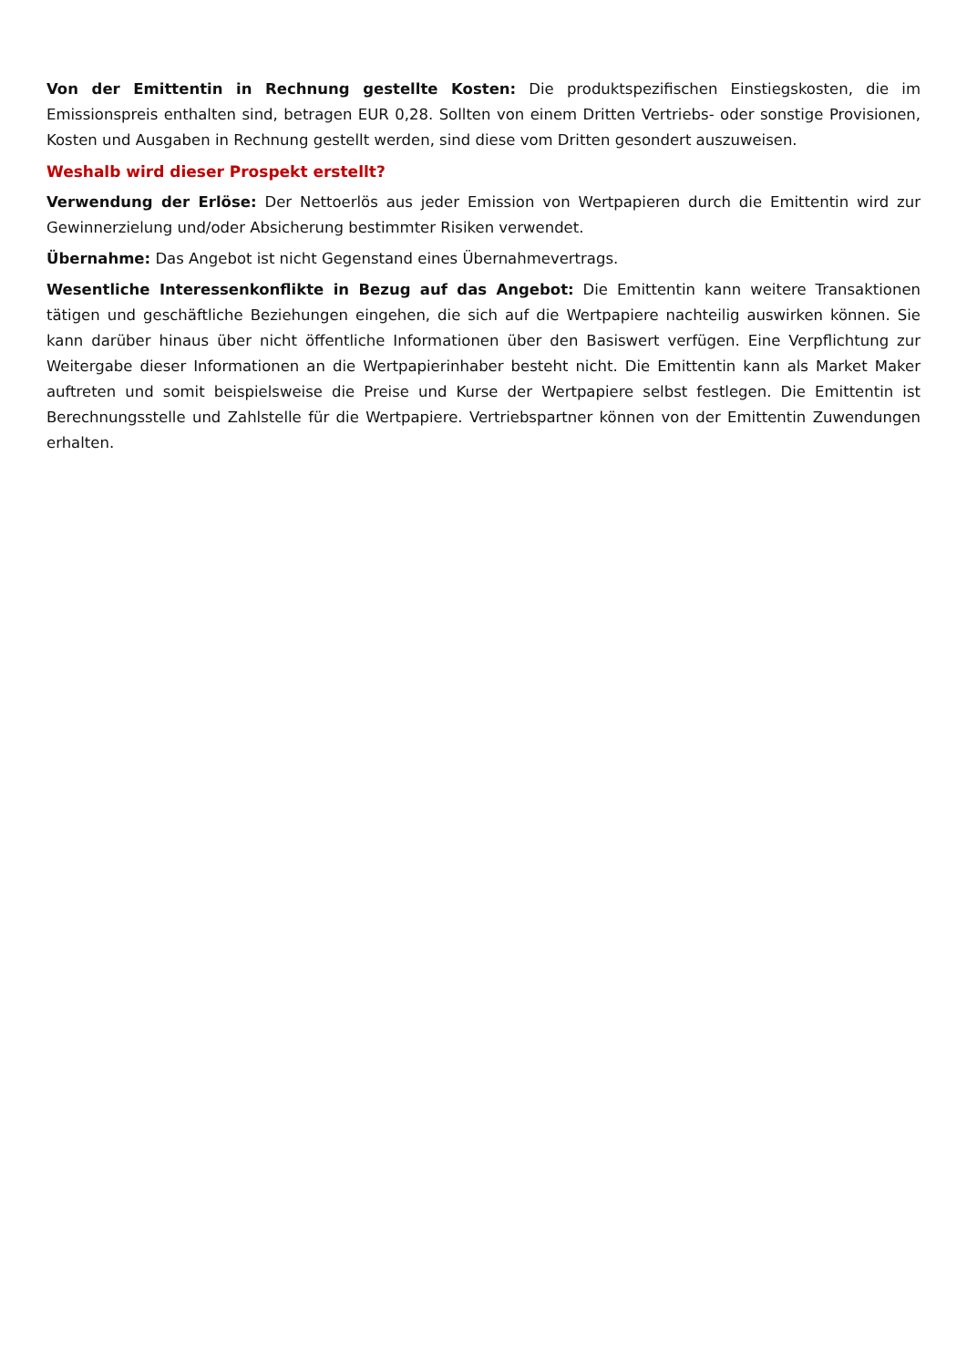Von der Emittentin in Rechnung gestellte Kosten: Die produktspezifischen Einstiegskosten, die im Emissionspreis enthalten sind, betragen EUR 0,28. Sollten von einem Dritten Vertriebs- oder sonstige Provisionen, Kosten und Ausgaben in Rechnung gestellt werden, sind diese vom Dritten gesondert auszuweisen.
Weshalb wird dieser Prospekt erstellt?
Verwendung der Erlöse: Der Nettoerlös aus jeder Emission von Wertpapieren durch die Emittentin wird zur Gewinnerzielung und/oder Absicherung bestimmter Risiken verwendet.
Übernahme: Das Angebot ist nicht Gegenstand eines Übernahmevertrags.
Wesentliche Interessenkonflikte in Bezug auf das Angebot: Die Emittentin kann weitere Transaktionen tätigen und geschäftliche Beziehungen eingehen, die sich auf die Wertpapiere nachteilig auswirken können. Sie kann darüber hinaus über nicht öffentliche Informationen über den Basiswert verfügen. Eine Verpflichtung zur Weitergabe dieser Informationen an die Wertpapierinhaber besteht nicht. Die Emittentin kann als Market Maker auftreten und somit beispielsweise die Preise und Kurse der Wertpapiere selbst festlegen. Die Emittentin ist Berechnungsstelle und Zahlstelle für die Wertpapiere. Vertriebspartner können von der Emittentin Zuwendungen erhalten.